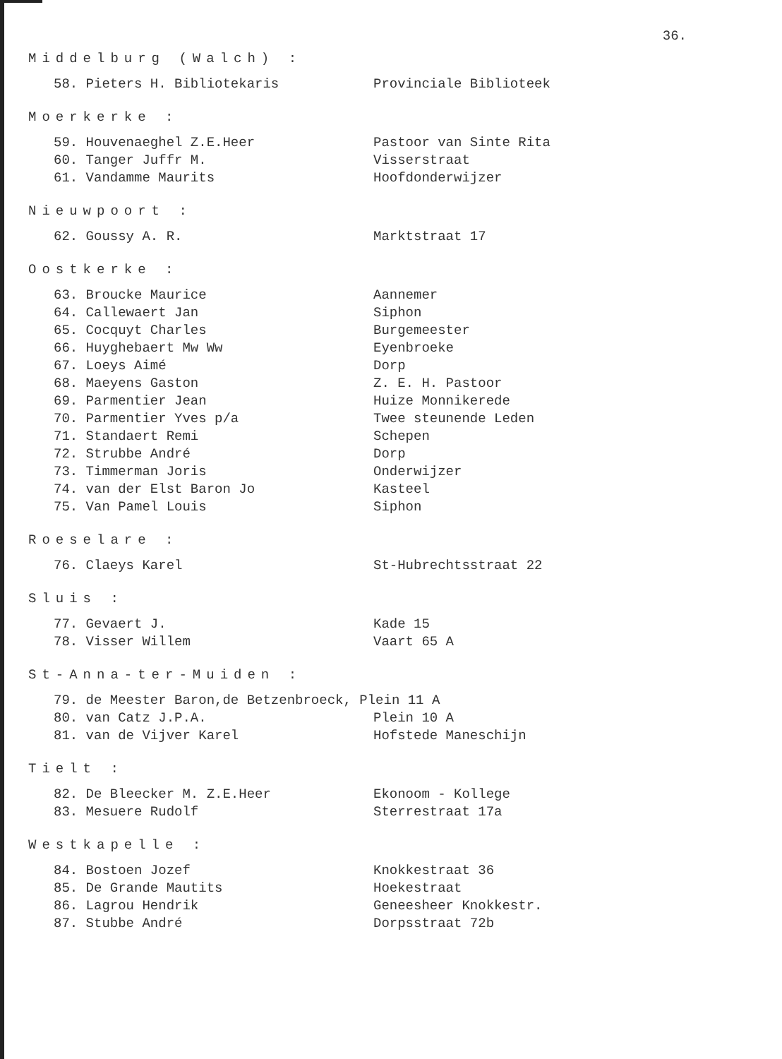36.
Middelburg (Walch) :
| 58. Pieters H. Bibliotekaris | Provinciale Biblioteek |
Moerkerke :
| 59. Houvenaeghel Z.E.Heer | Pastoor van Sinte Rita |
| 60. Tanger Juffr M. | Visserstraat |
| 61. Vandamme Maurits | Hoofdonderwijzer |
Nieuwpoort :
| 62. Goussy A. R. | Marktstraat 17 |
Oostkerke :
| 63. Broucke Maurice | Aannemer |
| 64. Callewaert Jan | Siphon |
| 65. Cocquyt Charles | Burgemeester |
| 66. Huyghebaert Mw Ww | Eyenbroeke |
| 67. Loeys Aimé | Dorp |
| 68. Maeyens Gaston | Z. E. H. Pastoor |
| 69. Parmentier Jean | Huize Monnikerede |
| 70. Parmentier Yves p/a | Twee steunende Leden |
| 71. Standaert Remi | Schepen |
| 72. Strubbe André | Dorp |
| 73. Timmerman Joris | Onderwijzer |
| 74. van der Elst Baron Jo | Kasteel |
| 75. Van Pamel Louis | Siphon |
Roeselare :
| 76. Claeys Karel | St-Hubrechtsstraat 22 |
Sluis :
| 77. Gevaert J. | Kade 15 |
| 78. Visser Willem | Vaart 65 A |
St-Anna-ter-Muiden :
| 79. de Meester Baron,de Betzenbroeck, Plein 11 A | |
| 80. van Catz J.P.A. | Plein 10 A |
| 81. van de Vijver Karel | Hofstede Maneschijn |
Tielt :
| 82. De Bleecker M. Z.E.Heer | Ekonoom - Kollege |
| 83. Mesuere Rudolf | Sterrestraat 17a |
Westkapelle :
| 84. Bostoen Jozef | Knokkestraat 36 |
| 85. De Grande Mautits | Hoekestraat |
| 86. Lagrou Hendrik | Geneesheer Knokkestr. |
| 87. Stubbe André | Dorpsstraat 72b |